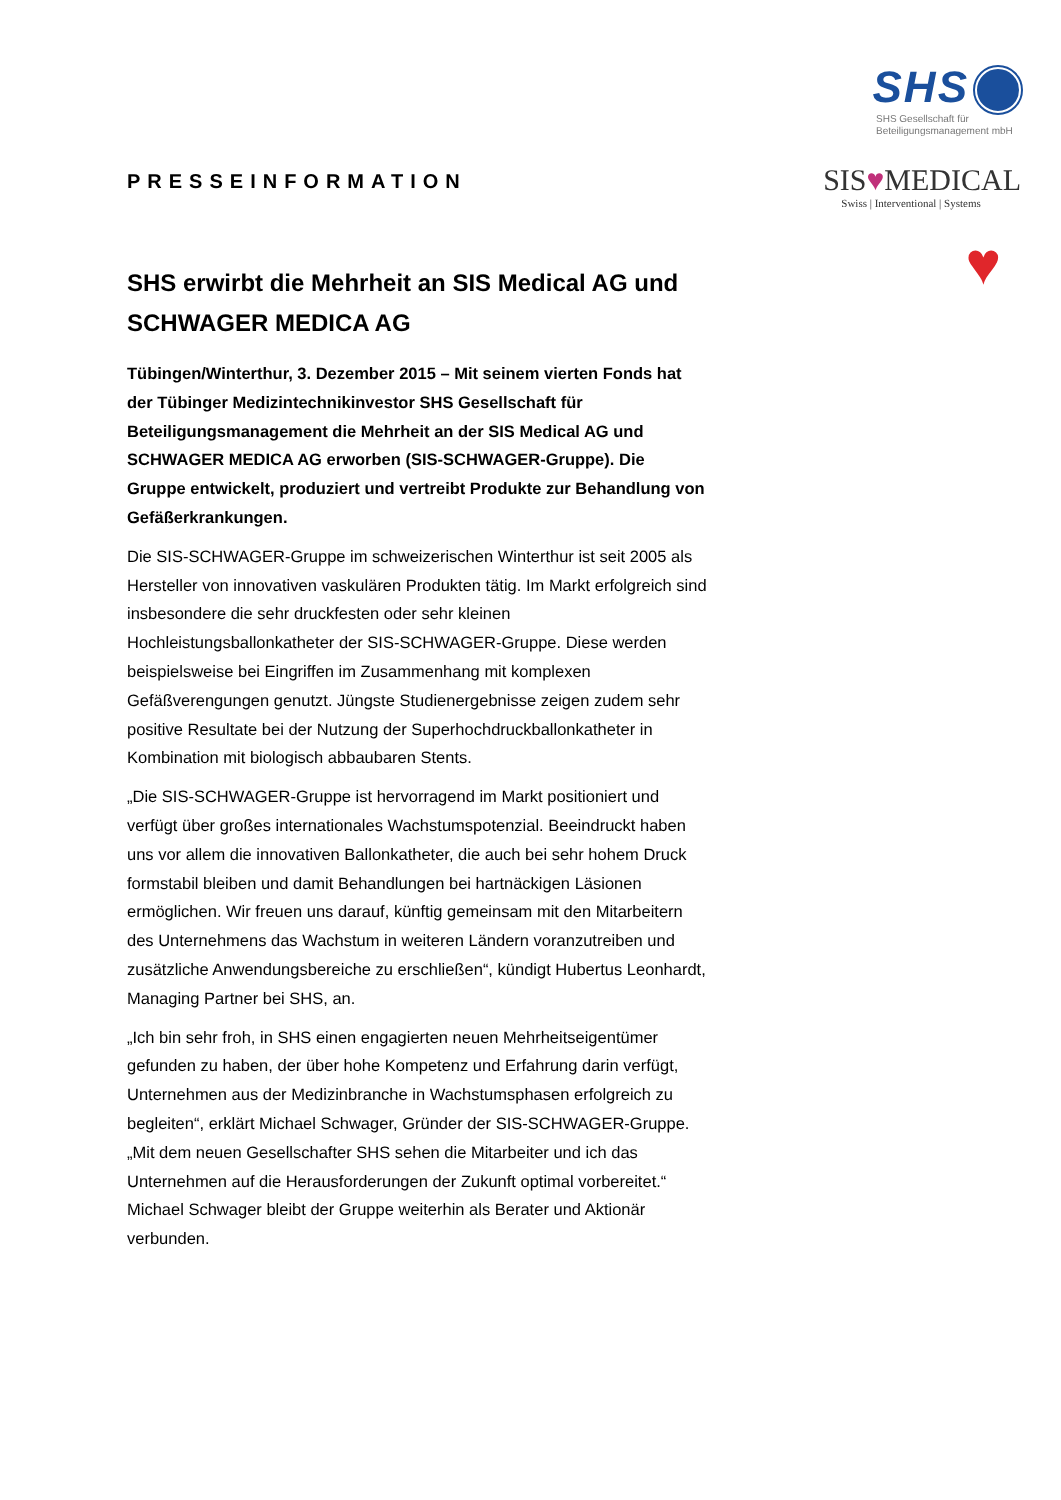PRESSEINFORMATION
SHS erwirbt die Mehrheit an SIS Medical AG und SCHWAGER MEDICA AG
Tübingen/Winterthur, 3. Dezember 2015 – Mit seinem vierten Fonds hat der Tübinger Medizintechnikinvestor SHS Gesellschaft für Beteiligungsmanagement die Mehrheit an der SIS Medical AG und SCHWAGER MEDICA AG erworben (SIS-SCHWAGER-Gruppe). Die Gruppe entwickelt, produziert und vertreibt Produkte zur Behandlung von Gefäßerkrankungen.
Die SIS-SCHWAGER-Gruppe im schweizerischen Winterthur ist seit 2005 als Hersteller von innovativen vaskulären Produkten tätig. Im Markt erfolgreich sind insbesondere die sehr druckfesten oder sehr kleinen Hochleistungsballonkatheter der SIS-SCHWAGER-Gruppe. Diese werden beispielsweise bei Eingriffen im Zusammenhang mit komplexen Gefäßverengungen genutzt. Jüngste Studienergebnisse zeigen zudem sehr positive Resultate bei der Nutzung der Superhochdruckballonkatheter in Kombination mit biologisch abbaubaren Stents.
„Die SIS-SCHWAGER-Gruppe ist hervorragend im Markt positioniert und verfügt über großes internationales Wachstumspotenzial. Beeindruckt haben uns vor allem die innovativen Ballonkatheter, die auch bei sehr hohem Druck formstabil bleiben und damit Behandlungen bei hartnäckigen Läsionen ermöglichen. Wir freuen uns darauf, künftig gemeinsam mit den Mitarbeitern des Unternehmens das Wachstum in weiteren Ländern voranzutreiben und zusätzliche Anwendungsbereiche zu erschließen“, kündigt Hubertus Leonhardt, Managing Partner bei SHS, an.
„Ich bin sehr froh, in SHS einen engagierten neuen Mehrheitseigentümer gefunden zu haben, der über hohe Kompetenz und Erfahrung darin verfügt, Unternehmen aus der Medizinbranche in Wachstumsphasen erfolgreich zu begleiten“, erklärt Michael Schwager, Gründer der SIS-SCHWAGER-Gruppe. „Mit dem neuen Gesellschafter SHS sehen die Mitarbeiter und ich das Unternehmen auf die Herausforderungen der Zukunft optimal vorbereitet.“ Michael Schwager bleibt der Gruppe weiterhin als Berater und Aktionär verbunden.
SHS
SHS Gesellschaft für
Beteiligungsmanagement mbH
SIS♥MEDICAL
Swiss | Interventional | Systems
♥